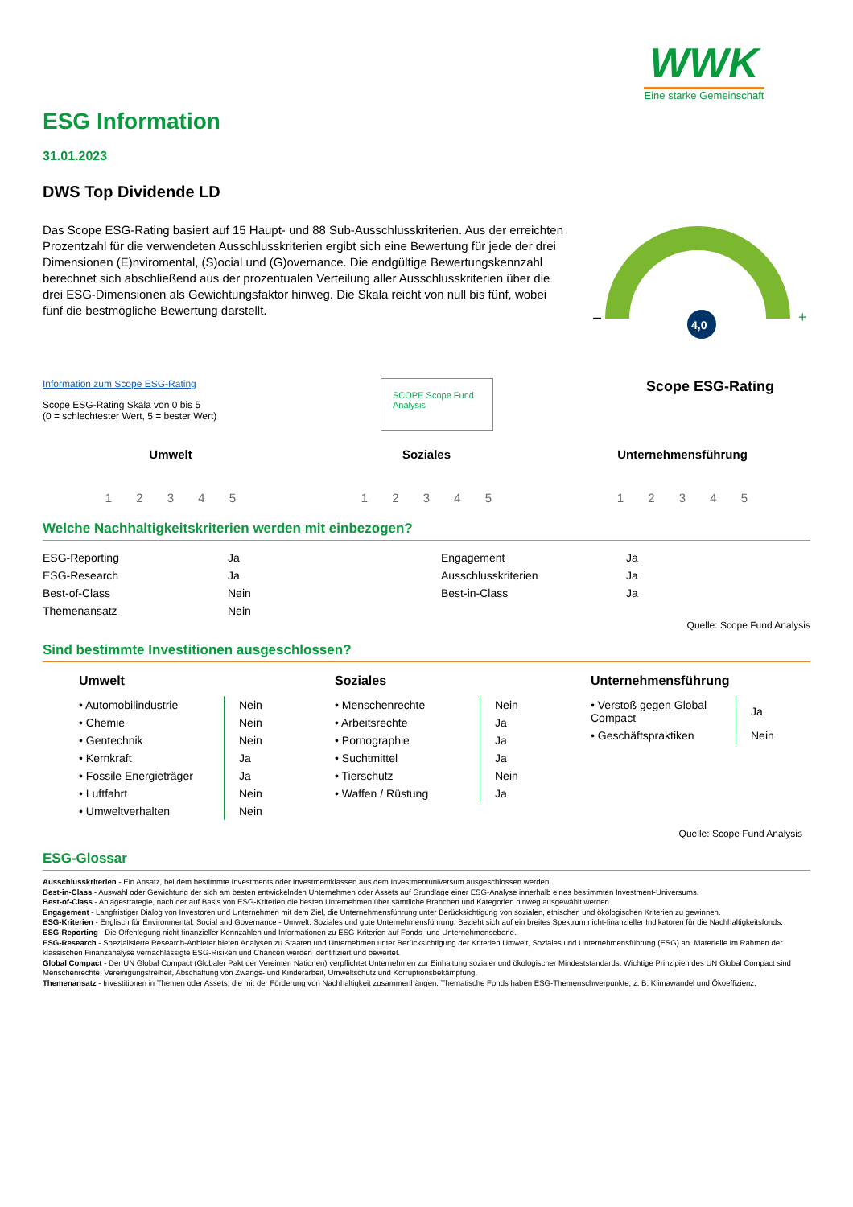WWK
Eine starke Gemeinschaft
ESG Information
31.01.2023
DWS Top Dividende LD
Das Scope ESG-Rating basiert auf 15 Haupt- und 88 Sub-Ausschlusskriterien. Aus der erreichten Prozentzahl für die verwendeten Ausschlusskriterien ergibt sich eine Bewertung für jede der drei Dimensionen (E)nviromental, (S)ocial und (G)overnance. Die endgültige Bewertungskennzahl berechnet sich abschließend aus der prozentualen Verteilung aller Ausschlusskriterien über die drei ESG-Dimensionen als Gewichtungsfaktor hinweg. Die Skala reicht von null bis fünf, wobei fünf die bestmögliche Bewertung darstellt.
–
+
4,0
Information zum Scope ESG-Rating
Scope ESG-Rating Skala von 0 bis 5
(0 = schlechtester Wert, 5 = bester Wert)
SCOPE Scope Fund Analysis
Scope ESG-Rating
Umwelt
1 2 3 4 5
Soziales
1 2 3 4 5
Unternehmensführung
1 2 3 4 5
Welche Nachhaltigkeitskriterien werden mit einbezogen?
| ESG-Reporting | Ja | Engagement | Ja |
| ESG-Research | Ja | Ausschlusskriterien | Ja |
| Best-of-Class | Nein | Best-in-Class | Ja |
| Themenansatz | Nein | | |
Quelle: Scope Fund Analysis
Sind bestimmte Investitionen ausgeschlossen?
Umwelt
| • Automobilindustrie | Nein |
| • Chemie | Nein |
| • Gentechnik | Nein |
| • Kernkraft | Ja |
| • Fossile Energieträger | Ja |
| • Luftfahrt | Nein |
| • Umweltverhalten | Nein |
Soziales
| • Menschenrechte | Nein |
| • Arbeitsrechte | Ja |
| • Pornographie | Ja |
| • Suchtmittel | Ja |
| • Tierschutz | Nein |
| • Waffen / Rüstung | Ja |
Unternehmensführung
| • Verstoß gegen Global Compact | Ja |
| • Geschäftspraktiken | Nein |
Quelle: Scope Fund Analysis
ESG-Glossar
Ausschlusskriterien - Ein Ansatz, bei dem bestimmte Investments oder Investmentklassen aus dem Investmentuniversum ausgeschlossen werden.
Best-in-Class - Auswahl oder Gewichtung der sich am besten entwickelnden Unternehmen oder Assets auf Grundlage einer ESG-Analyse innerhalb eines bestimmten Investment-Universums.
Best-of-Class - Anlagestrategie, nach der auf Basis von ESG-Kriterien die besten Unternehmen über sämtliche Branchen und Kategorien hinweg ausgewählt werden.
Engagement - Langfristiger Dialog von Investoren und Unternehmen mit dem Ziel, die Unternehmensführung unter Berücksichtigung von sozialen, ethischen und ökologischen Kriterien zu gewinnen.
ESG-Kriterien - Englisch für Environmental, Social and Governance - Umwelt, Soziales und gute Unternehmensführung. Bezieht sich auf ein breites Spektrum nicht-finanzieller Indikatoren für die Nachhaltigkeitsfonds.
ESG-Reporting - Die Offenlegung nicht-finanzieller Kennzahlen und Informationen zu ESG-Kriterien auf Fonds- und Unternehmensebene.
ESG-Research - Spezialisierte Research-Anbieter bieten Analysen zu Staaten und Unternehmen unter Berücksichtigung der Kriterien Umwelt, Soziales und Unternehmensführung (ESG) an. Materielle im Rahmen der klassischen Finanzanalyse vernachlässigte ESG-Risiken und Chancen werden identifiziert und bewertet.
Global Compact - Der UN Global Compact (Globaler Pakt der Vereinten Nationen) verpflichtet Unternehmen zur Einhaltung sozialer und ökologischer Mindeststandards. Wichtige Prinzipien des UN Global Compact sind Menschenrechte, Vereinigungsfreiheit, Abschaffung von Zwangs- und Kinderarbeit, Umweltschutz und Korruptionsbekämpfung.
Themenansatz - Investitionen in Themen oder Assets, die mit der Förderung von Nachhaltigkeit zusammenhängen. Thematische Fonds haben ESG-Themenschwerpunkte, z. B. Klimawandel und Ökoeffizienz.